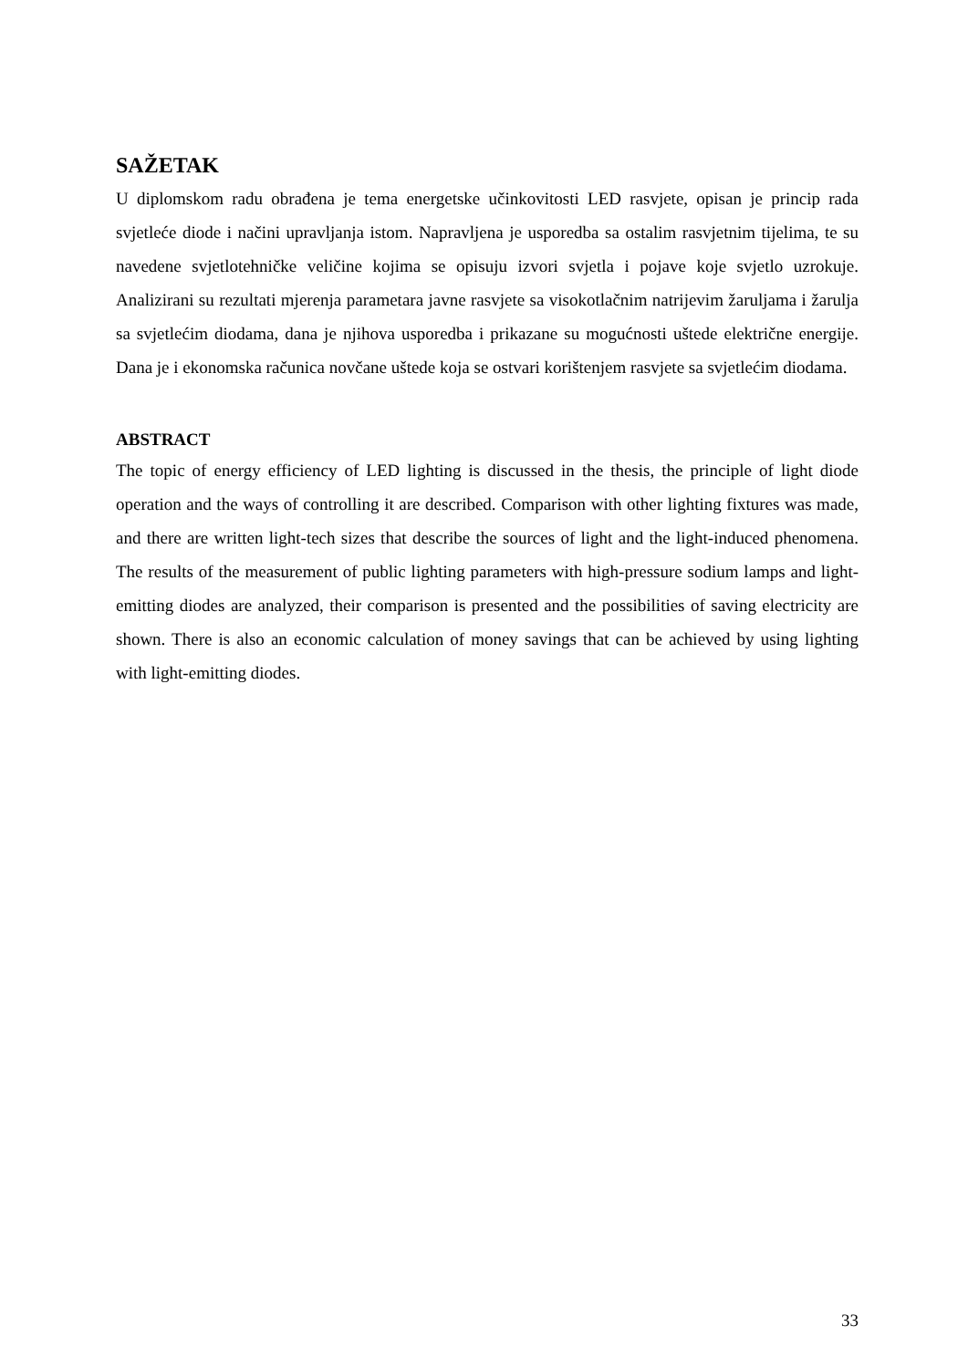SAŽETAK
U diplomskom radu obrađena je tema energetske učinkovitosti LED rasvjete, opisan je princip rada svjetleće diode i načini upravljanja istom. Napravljena je usporedba sa ostalim rasvjetnim tijelima, te su navedene svjetlotehničke veličine kojima se opisuju izvori svjetla i pojave koje svjetlo uzrokuje. Analizirani su rezultati mjerenja parametara javne rasvjete sa visokotlačnim natrijevim žaruljama i žarulja sa svjetlećim diodama, dana je njihova usporedba i prikazane su mogućnosti uštede električne energije. Dana je i ekonomska računica novčane uštede koja se ostvari korištenjem rasvjete sa svjetlećim diodama.
ABSTRACT
The topic of energy efficiency of LED lighting is discussed in the thesis, the principle of light diode operation and the ways of controlling it are described. Comparison with other lighting fixtures was made, and there are written light-tech sizes that describe the sources of light and the light-induced phenomena. The results of the measurement of public lighting parameters with high-pressure sodium lamps and light-emitting diodes are analyzed, their comparison is presented and the possibilities of saving electricity are shown. There is also an economic calculation of money savings that can be achieved by using lighting with light-emitting diodes.
33